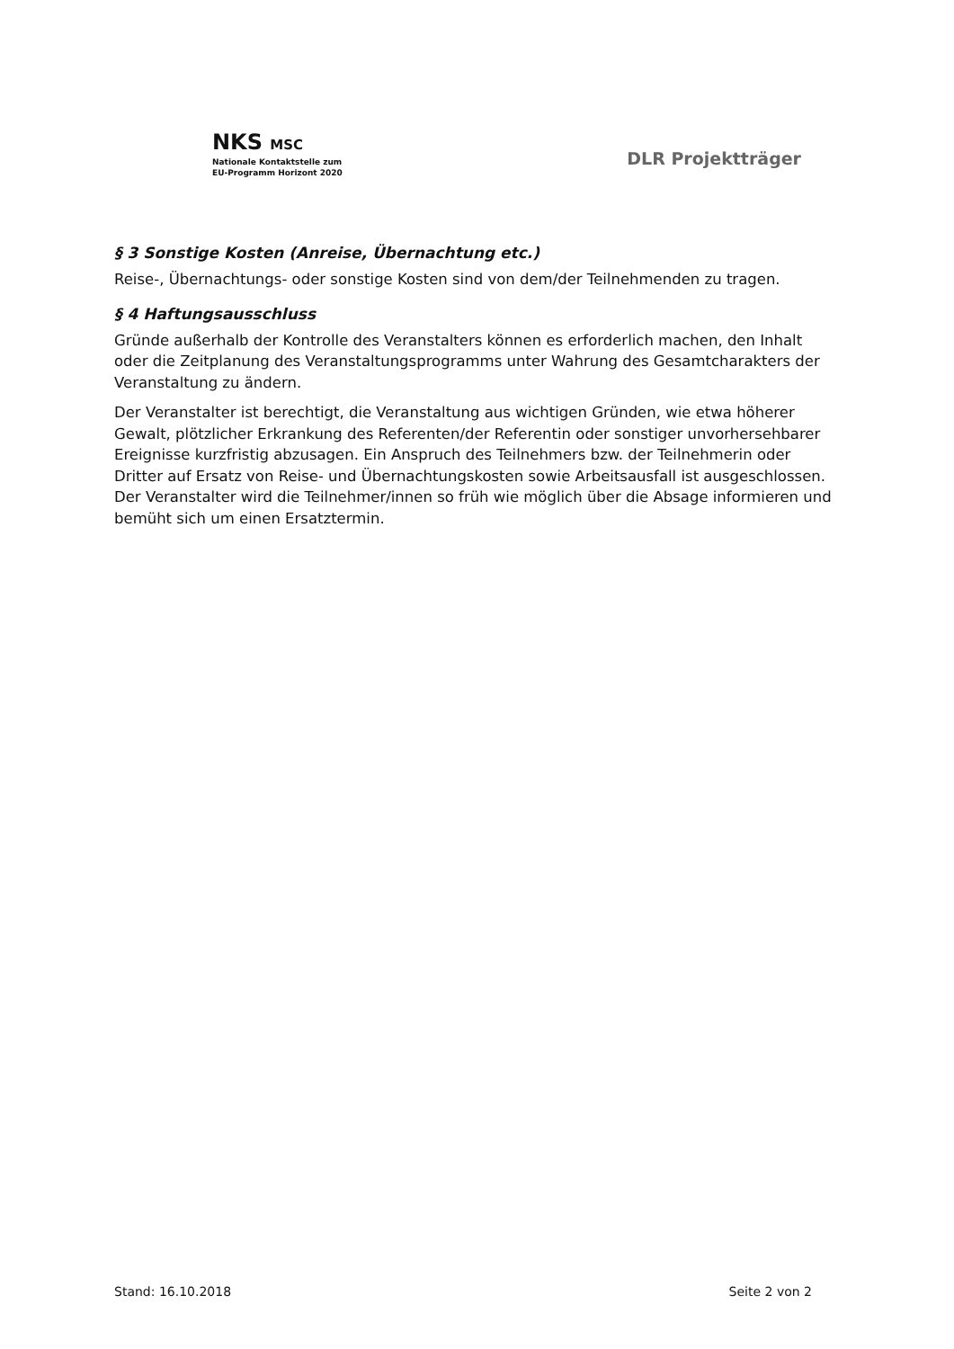NKS MSC
Nationale Kontaktstelle zum
EU-Programm Horizont 2020
DLR Projektträger
§ 3 Sonstige Kosten (Anreise, Übernachtung etc.)
Reise-, Übernachtungs- oder sonstige Kosten sind von dem/der Teilnehmenden zu tragen.
§ 4 Haftungsausschluss
Gründe außerhalb der Kontrolle des Veranstalters können es erforderlich machen, den Inhalt oder die Zeitplanung des Veranstaltungsprogramms unter Wahrung des Gesamtcharakters der Veranstaltung zu ändern.
Der Veranstalter ist berechtigt, die Veranstaltung aus wichtigen Gründen, wie etwa höherer Gewalt, plötzlicher Erkrankung des Referenten/der Referentin oder sonstiger unvorhersehbarer Ereignisse kurzfristig abzusagen. Ein Anspruch des Teilnehmers bzw. der Teilnehmerin oder Dritter auf Ersatz von Reise- und Übernachtungskosten sowie Arbeitsausfall ist ausgeschlossen. Der Veranstalter wird die Teilnehmer/innen so früh wie möglich über die Absage informieren und bemüht sich um einen Ersatztermin.
Stand: 16.10.2018 Seite 2 von 2